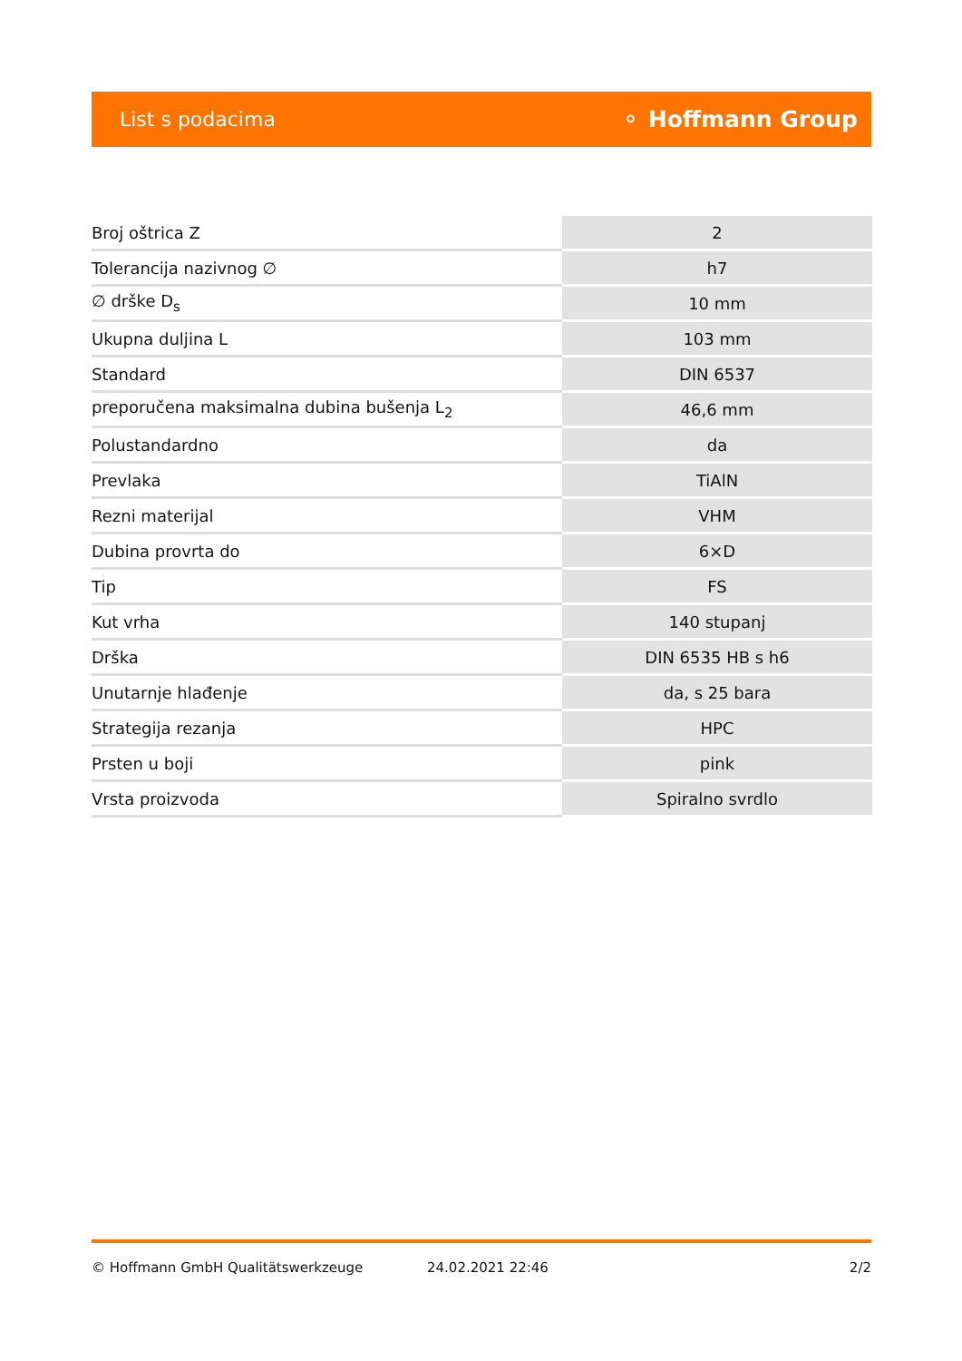List s podacima ⚬ Hoffmann Group
| Broj oštrica Z | 2 |
| Tolerancija nazivnog ∅ | h7 |
| ∅ drške D<sub>s</sub> | 10 mm |
| Ukupna duljina L | 103 mm |
| Standard | DIN 6537 |
| preporučena maksimalna dubina bušenja L<sub>2</sub> | 46,6 mm |
| Polustandardno | da |
| Prevlaka | TiAlN |
| Rezni materijal | VHM |
| Dubina provrta do | 6×D |
| Tip | FS |
| Kut vrha | 140 stupanj |
| Drška | DIN 6535 HB s h6 |
| Unutarnje hlađenje | da, s 25 bara |
| Strategija rezanja | HPC |
| Prsten u boji | pink |
| Vrsta proizvoda | Spiralno svrdlo |
© Hoffmann GmbH Qualitätswerkzeuge 24.02.2021 22:46 2/2